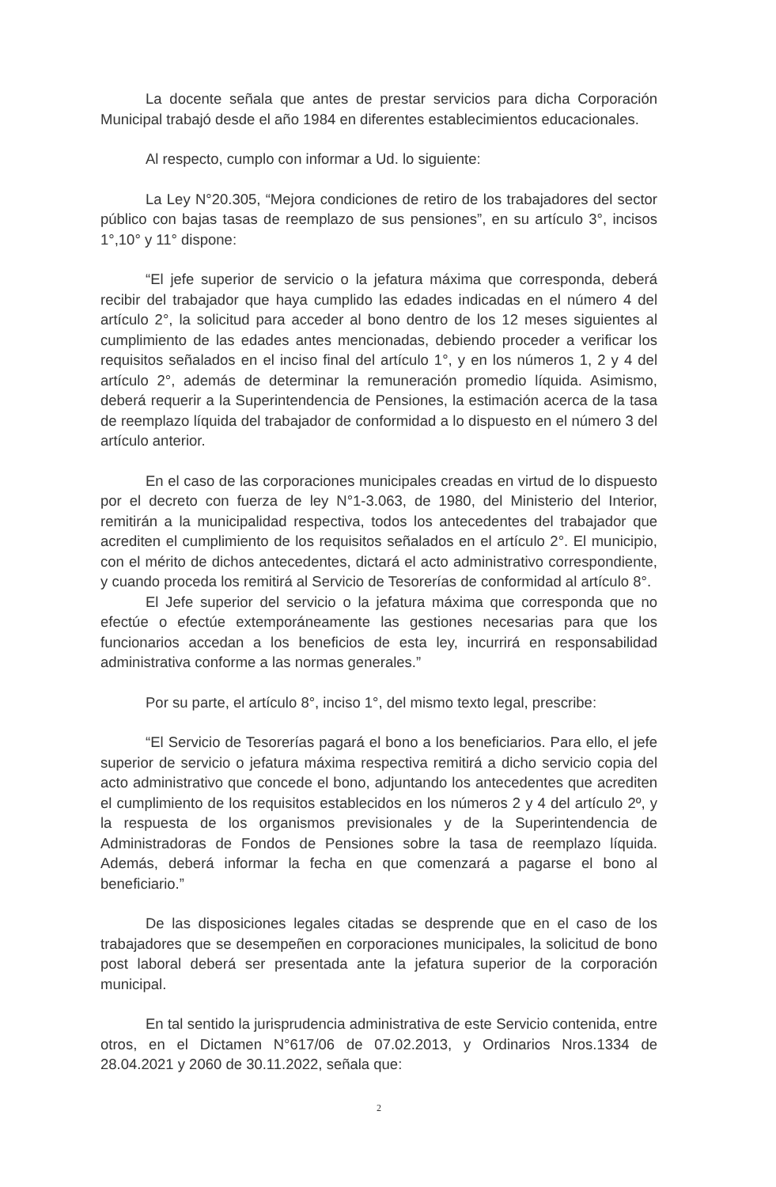La docente señala que antes de prestar servicios para dicha Corporación Municipal trabajó desde el año 1984 en diferentes establecimientos educacionales.
Al respecto, cumplo con informar a Ud. lo siguiente:
La Ley N°20.305, “Mejora condiciones de retiro de los trabajadores del sector público con bajas tasas de reemplazo de sus pensiones”, en su artículo 3°, incisos 1°,10° y 11° dispone:
“El jefe superior de servicio o la jefatura máxima que corresponda, deberá recibir del trabajador que haya cumplido las edades indicadas en el número 4 del artículo 2°, la solicitud para acceder al bono dentro de los 12 meses siguientes al cumplimiento de las edades antes mencionadas, debiendo proceder a verificar los requisitos señalados en el inciso final del artículo 1°, y en los números 1, 2 y 4 del artículo 2°, además de determinar la remuneración promedio líquida. Asimismo, deberá requerir a la Superintendencia de Pensiones, la estimación acerca de la tasa de reemplazo líquida del trabajador de conformidad a lo dispuesto en el número 3 del artículo anterior.
En el caso de las corporaciones municipales creadas en virtud de lo dispuesto por el decreto con fuerza de ley N°1-3.063, de 1980, del Ministerio del Interior, remitirán a la municipalidad respectiva, todos los antecedentes del trabajador que acrediten el cumplimiento de los requisitos señalados en el artículo 2°. El municipio, con el mérito de dichos antecedentes, dictará el acto administrativo correspondiente, y cuando proceda los remitirá al Servicio de Tesorerías de conformidad al artículo 8°.
El Jefe superior del servicio o la jefatura máxima que corresponda que no efectúe o efectúe extemporáneamente las gestiones necesarias para que los funcionarios accedan a los beneficios de esta ley, incurrirá en responsabilidad administrativa conforme a las normas generales.”
Por su parte, el artículo 8°, inciso 1°, del mismo texto legal, prescribe:
“El Servicio de Tesorerías pagará el bono a los beneficiarios. Para ello, el jefe superior de servicio o jefatura máxima respectiva remitirá a dicho servicio copia del acto administrativo que concede el bono, adjuntando los antecedentes que acrediten el cumplimiento de los requisitos establecidos en los números 2 y 4 del artículo 2º, y la respuesta de los organismos previsionales y de la Superintendencia de Administradoras de Fondos de Pensiones sobre la tasa de reemplazo líquida. Además, deberá informar la fecha en que comenzará a pagarse el bono al beneficiario.”
De las disposiciones legales citadas se desprende que en el caso de los trabajadores que se desempeñen en corporaciones municipales, la solicitud de bono post laboral deberá ser presentada ante la jefatura superior de la corporación municipal.
En tal sentido la jurisprudencia administrativa de este Servicio contenida, entre otros, en el Dictamen N°617/06 de 07.02.2013, y Ordinarios Nros.1334 de 28.04.2021 y 2060 de 30.11.2022, señala que:
2